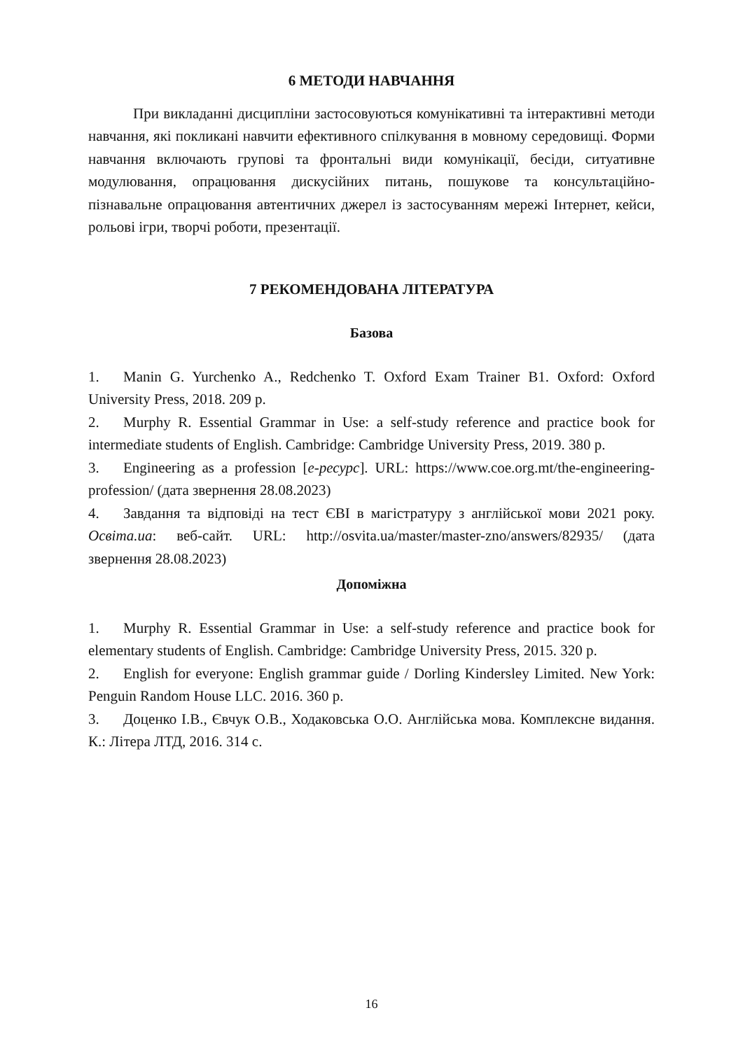6 МЕТОДИ НАВЧАННЯ
При викладанні дисципліни застосовуються комунікативні та інтерактивні методи навчання, які покликані навчити ефективного спілкування в мовному середовищі. Форми навчання включають групові та фронтальні види комунікації, бесіди, ситуативне модулювання, опрацювання дискусійних питань, пошукове та консультаційно-пізнавальне опрацювання автентичних джерел із застосуванням мережі Інтернет, кейси, рольові ігри, творчі роботи, презентації.
7 РЕКОМЕНДОВАНА ЛІТЕРАТУРА
Базова
1. Manin G. Yurchenko A., Redchenko T. Oxford Exam Trainer B1. Oxford: Oxford University Press, 2018. 209 p.
2. Murphy R. Essential Grammar in Use: a self-study reference and practice book for intermediate students of English. Cambridge: Cambridge University Press, 2019. 380 p.
3. Engineering as a profession [е-ресурс]. URL: https://www.coe.org.mt/the-engineering-profession/ (дата звернення 28.08.2023)
4. Завдання та відповіді на тест ЄВІ в магістратуру з англійської мови 2021 року. Освіта.ua: веб-сайт. URL: http://osvita.ua/master/master-zno/answers/82935/ (дата звернення 28.08.2023)
Допоміжна
1. Murphy R. Essential Grammar in Use: a self-study reference and practice book for elementary students of English. Cambridge: Cambridge University Press, 2015. 320 p.
2. English for everyone: English grammar guide / Dorling Kindersley Limited. New York: Penguin Random House LLC. 2016. 360 p.
3. Доценко І.В., Євчук О.В., Ходаковська О.О. Англійська мова. Комплексне видання. К.: Літера ЛТД, 2016. 314 с.
16